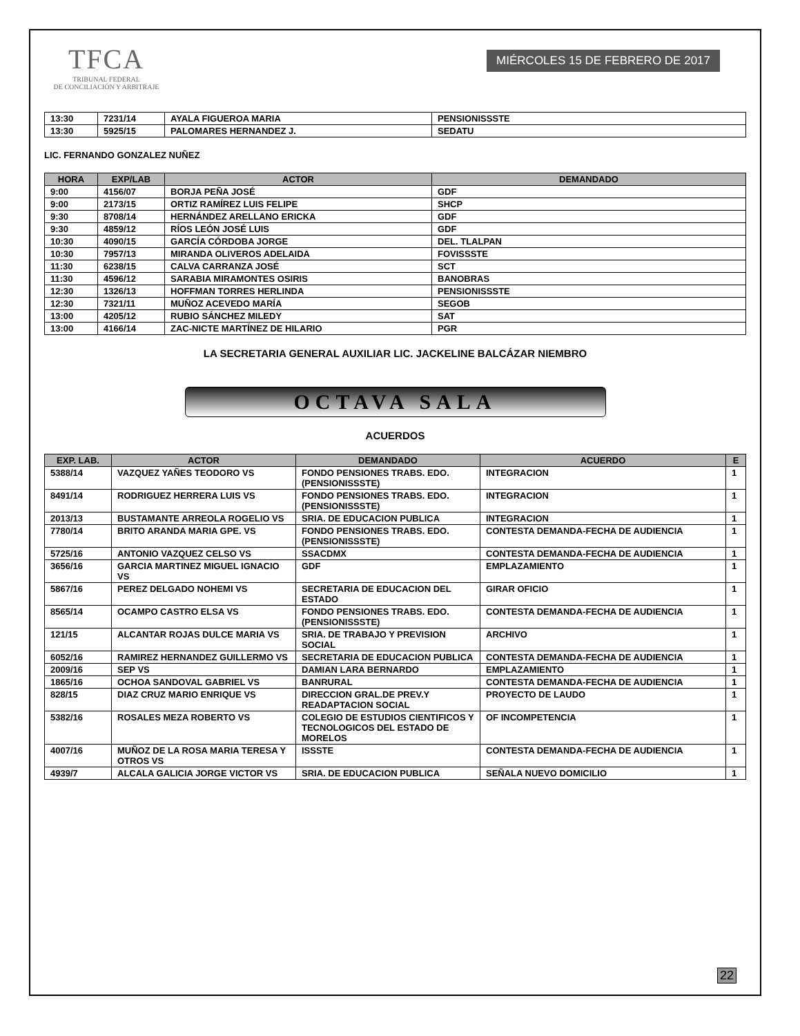TFCA
TRIBUNAL FEDERAL
DE CONCILIACIÓN Y ARBITRAJE
MIÉRCOLES 15 DE FEBRERO DE 2017
| 13:30 | 7231/14 | AYALA FIGUEROA MARIA | PENSIONISSSTE |
| 13:30 | 5925/15 | PALOMARES HERNANDEZ J. | SEDATU |
LIC. FERNANDO GONZALEZ NUÑEZ
| HORA | EXP/LAB | ACTOR | DEMANDADO |
| --- | --- | --- | --- |
| 9:00 | 4156/07 | BORJA PEÑA JOSÉ | GDF |
| 9:00 | 2173/15 | ORTIZ RAMÍREZ LUIS FELIPE | SHCP |
| 9:30 | 8708/14 | HERNÁNDEZ ARELLANO ERICKA | GDF |
| 9:30 | 4859/12 | RÍOS LEÓN JOSÉ LUIS | GDF |
| 10:30 | 4090/15 | GARCÍA CÓRDOBA JORGE | DEL. TLALPAN |
| 10:30 | 7957/13 | MIRANDA OLIVEROS ADELAIDA | FOVISSSTE |
| 11:30 | 6238/15 | CALVA CARRANZA JOSÉ | SCT |
| 11:30 | 4596/12 | SARABIA MIRAMONTES OSIRIS | BANOBRAS |
| 12:30 | 1326/13 | HOFFMAN TORRES HERLINDA | PENSIONISSSTE |
| 12:30 | 7321/11 | MUÑOZ ACEVEDO MARÍA | SEGOB |
| 13:00 | 4205/12 | RUBIO SÁNCHEZ MILEDY | SAT |
| 13:00 | 4166/14 | ZAC-NICTE MARTÍNEZ DE HILARIO | PGR |
LA SECRETARIA GENERAL AUXILIAR LIC. JACKELINE BALCÁZAR NIEMBRO
OCTAVA SALA
ACUERDOS
| EXP. LAB. | ACTOR | DEMANDADO | ACUERDO | E |
| --- | --- | --- | --- | --- |
| 5388/14 | VAZQUEZ YAÑES TEODORO VS | FONDO PENSIONES TRABS. EDO. (PENSIONISSSTE) | INTEGRACION | 1 |
| 8491/14 | RODRIGUEZ HERRERA LUIS VS | FONDO PENSIONES TRABS. EDO. (PENSIONISSSTE) | INTEGRACION | 1 |
| 2013/13 | BUSTAMANTE ARREOLA ROGELIO VS | SRIA. DE EDUCACION PUBLICA | INTEGRACION | 1 |
| 7780/14 | BRITO ARANDA MARIA GPE. VS | FONDO PENSIONES TRABS. EDO. (PENSIONISSSTE) | CONTESTA DEMANDA-FECHA DE AUDIENCIA | 1 |
| 5725/16 | ANTONIO VAZQUEZ CELSO VS | SSACDMX | CONTESTA DEMANDA-FECHA DE AUDIENCIA | 1 |
| 3656/16 | GARCIA MARTINEZ MIGUEL IGNACIO VS | GDF | EMPLAZAMIENTO | 1 |
| 5867/16 | PEREZ DELGADO NOHEMI VS | SECRETARIA DE EDUCACION DEL ESTADO | GIRAR OFICIO | 1 |
| 8565/14 | OCAMPO CASTRO ELSA VS | FONDO PENSIONES TRABS. EDO. (PENSIONISSSTE) | CONTESTA DEMANDA-FECHA DE AUDIENCIA | 1 |
| 121/15 | ALCANTAR ROJAS DULCE MARIA VS | SRIA. DE TRABAJO Y PREVISION SOCIAL | ARCHIVO | 1 |
| 6052/16 | RAMIREZ HERNANDEZ GUILLERMO VS | SECRETARIA DE EDUCACION PUBLICA | CONTESTA DEMANDA-FECHA DE AUDIENCIA | 1 |
| 2009/16 | SEP VS | DAMIAN LARA BERNARDO | EMPLAZAMIENTO | 1 |
| 1865/16 | OCHOA SANDOVAL GABRIEL VS | BANRURAL | CONTESTA DEMANDA-FECHA DE AUDIENCIA | 1 |
| 828/15 | DIAZ CRUZ MARIO ENRIQUE VS | DIRECCION GRAL.DE PREV.Y READAPTACION SOCIAL | PROYECTO DE LAUDO | 1 |
| 5382/16 | ROSALES MEZA ROBERTO VS | COLEGIO DE ESTUDIOS CIENTIFICOS Y TECNOLOGICOS DEL ESTADO DE MORELOS | OF INCOMPETENCIA | 1 |
| 4007/16 | MUÑOZ DE LA ROSA MARIA TERESA Y OTROS VS | ISSSTE | CONTESTA DEMANDA-FECHA DE AUDIENCIA | 1 |
| 4939/7 | ALCALA GALICIA JORGE VICTOR VS | SRIA. DE EDUCACION PUBLICA | SEÑALA NUEVO DOMICILIO | 1 |
22